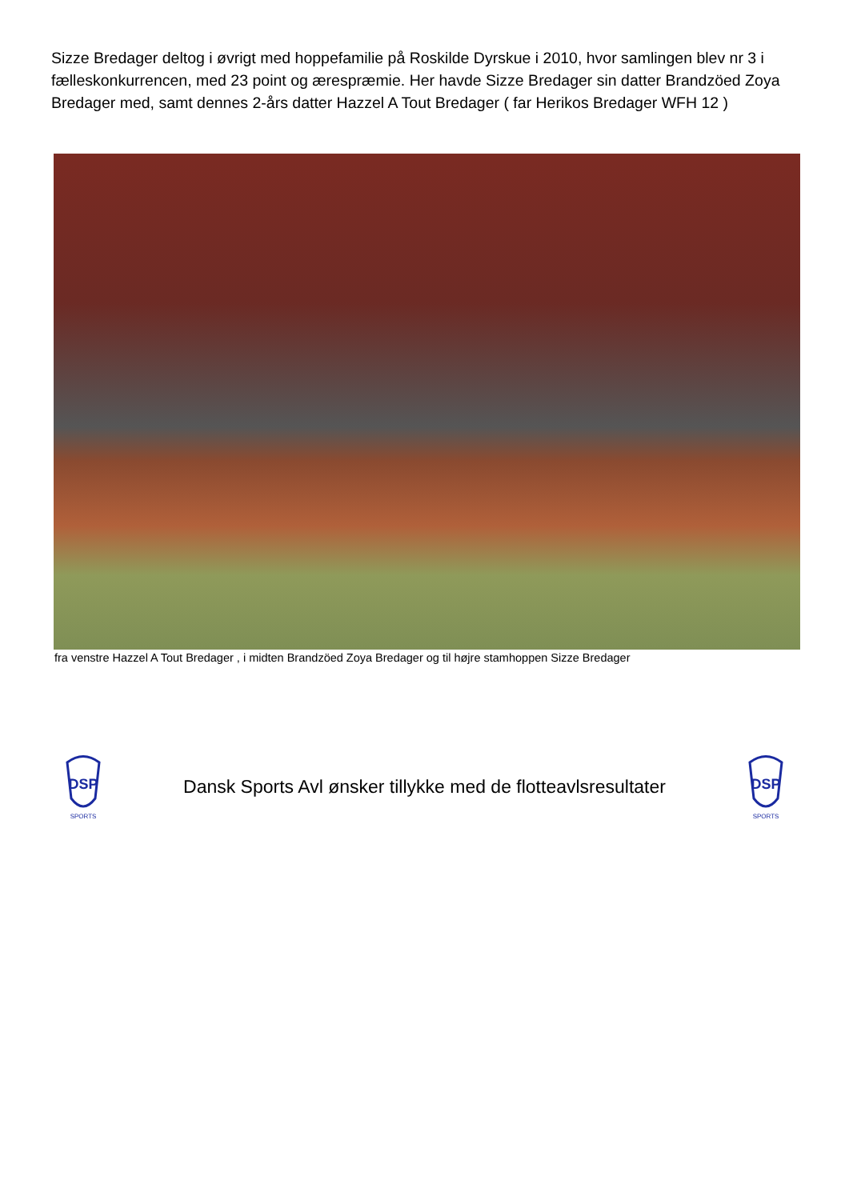Sizze Bredager deltog i øvrigt med hoppefamilie på Roskilde Dyrskue i 2010, hvor samlingen blev nr 3 i fælleskonkurrencen, med 23 point og ærespræmie. Her havde Sizze Bredager sin datter Brandzöed Zoya Bredager med, samt dennes 2-års datter Hazzel A Tout Bredager ( far Herikos Bredager WFH 12 )
fra venstre Hazzel A Tout Bredager , i midten Brandzöed Zoya Bredager og til højre stamhoppen Sizze Bredager
DSP
SPORTS
Dansk Sports Avl ønsker tillykke med de flotteavlsresultater
DSP
SPORTS